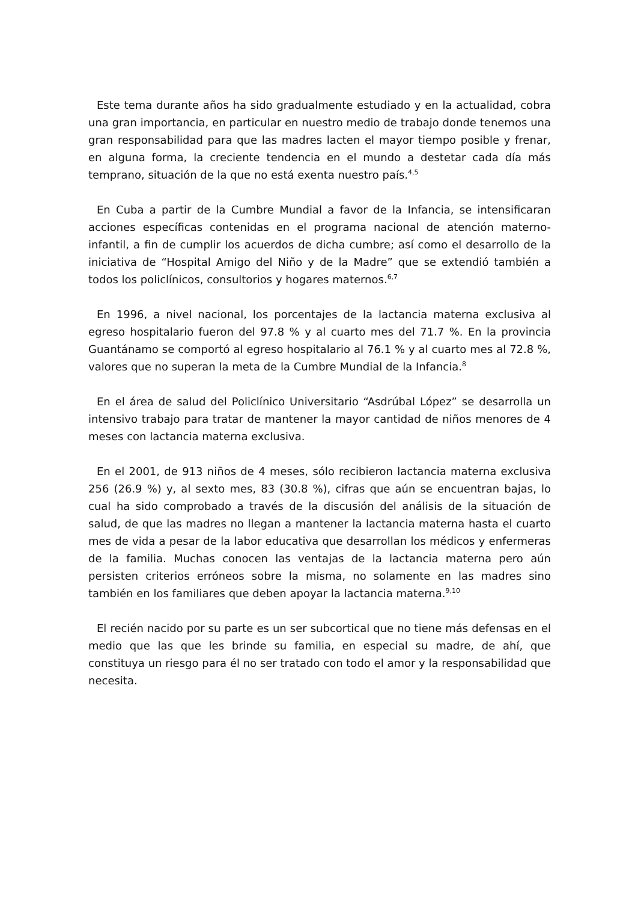Este tema durante años ha sido gradualmente estudiado y en la actualidad, cobra una gran importancia, en particular en nuestro medio de trabajo donde tenemos una gran responsabilidad para que las madres lacten el mayor tiempo posible y frenar, en alguna forma, la creciente tendencia en el mundo a destetar cada día más temprano, situación de la que no está exenta nuestro país.<sup>4,5</sup>
En Cuba a partir de la Cumbre Mundial a favor de la Infancia, se intensificaran acciones específicas contenidas en el programa nacional de atención materno-infantil, a fin de cumplir los acuerdos de dicha cumbre; así como el desarrollo de la iniciativa de “Hospital Amigo del Niño y de la Madre” que se extendió también a todos los policlínicos, consultorios y hogares maternos.<sup>6,7</sup>
En 1996, a nivel nacional, los porcentajes de la lactancia materna exclusiva al egreso hospitalario fueron del 97.8 % y al cuarto mes del 71.7 %. En la provincia Guantánamo se comportó al egreso hospitalario al 76.1 % y al cuarto mes al 72.8 %, valores que no superan la meta de la Cumbre Mundial de la Infancia.<sup>8</sup>
En el área de salud del Policlínico Universitario “Asdrúbal López” se desarrolla un intensivo trabajo para tratar de mantener la mayor cantidad de niños menores de 4 meses con lactancia materna exclusiva.
En el 2001, de 913 niños de 4 meses, sólo recibieron lactancia materna exclusiva 256 (26.9 %) y, al sexto mes, 83 (30.8 %), cifras que aún se encuentran bajas, lo cual ha sido comprobado a través de la discusión del análisis de la situación de salud, de que las madres no llegan a mantener la lactancia materna hasta el cuarto mes de vida a pesar de la labor educativa que desarrollan los médicos y enfermeras de la familia. Muchas conocen las ventajas de la lactancia materna pero aún persisten criterios erróneos sobre la misma, no solamente en las madres sino también en los familiares que deben apoyar la lactancia materna.<sup>9,10</sup>
El recién nacido por su parte es un ser subcortical que no tiene más defensas en el medio que las que les brinde su familia, en especial su madre, de ahí, que constituya un riesgo para él no ser tratado con todo el amor y la responsabilidad que necesita.